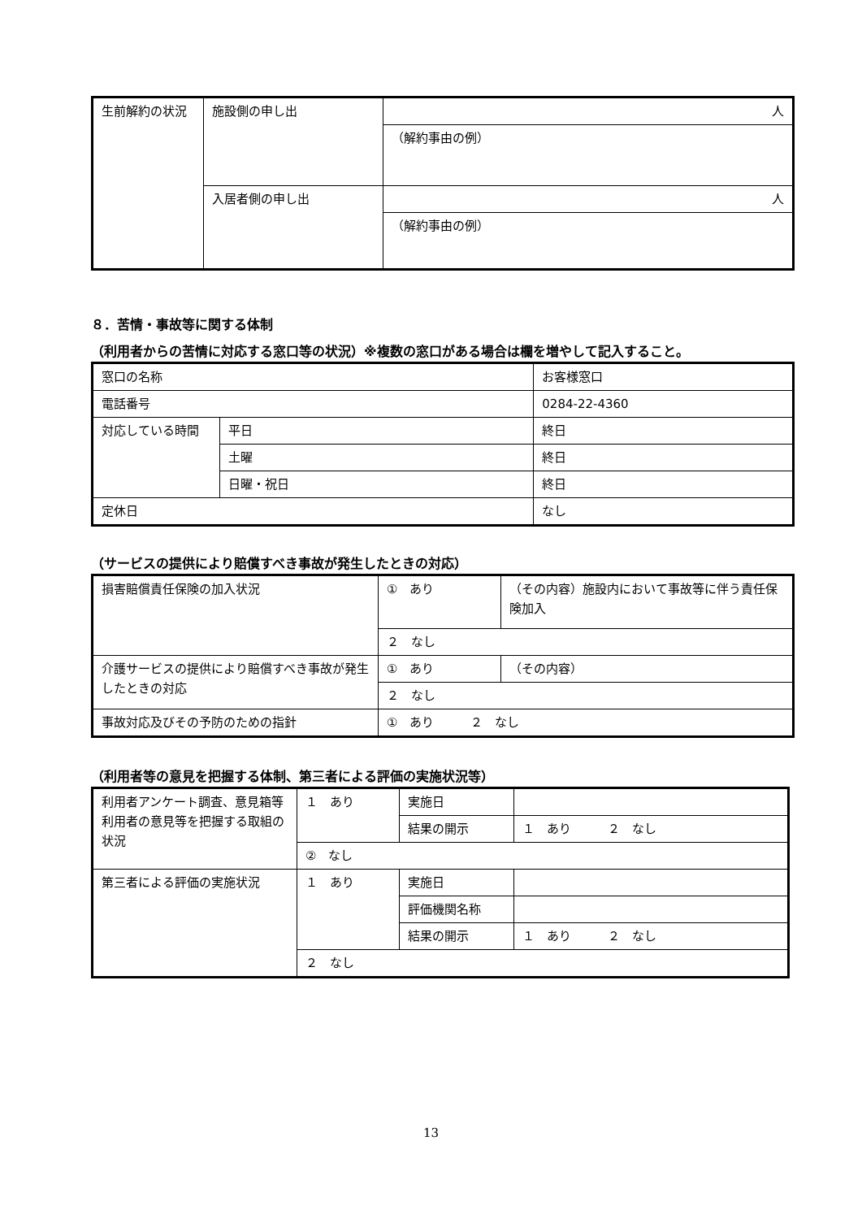| 生前解約の状況 | 施設側の申し出 | 人 |
| | | （解約事由の例） |
| | 入居者側の申し出 | 人 |
| | | （解約事由の例） |
８．苦情・事故等に関する体制
（利用者からの苦情に対応する窓口等の状況）※複数の窓口がある場合は欄を増やして記入すること。
| 窓口の名称 | | お客様窓口 |
| 電話番号 | | 0284-22-4360 |
| 対応している時間 | 平日 | 終日 |
| | 土曜 | 終日 |
| | 日曜・祝日 | 終日 |
| 定休日 | | なし |
（サービスの提供により賠償すべき事故が発生したときの対応）
| 損害賠償責任保険の加入状況 | ① あり | （その内容）施設内において事故等に伴う責任保険加入 |
| | ２ なし | |
| 介護サービスの提供により賠償すべき事故が発生したときの対応 | ① あり | （その内容） |
| | ２ なし | |
| 事故対応及びその予防のための指針 | ① あり ２ なし | |
（利用者等の意見を把握する体制、第三者による評価の実施状況等）
| 利用者アンケート調査、意見箱等利用者の意見等を把握する取組の状況 | １ あり | 実施日 | |
| | | 結果の開示 | １ あり ２ なし |
| | ② なし | | |
| 第三者による評価の実施状況 | １ あり | 実施日 | |
| | | 評価機関名称 | |
| | | 結果の開示 | １ あり ２ なし |
| | ２ なし | | |
13